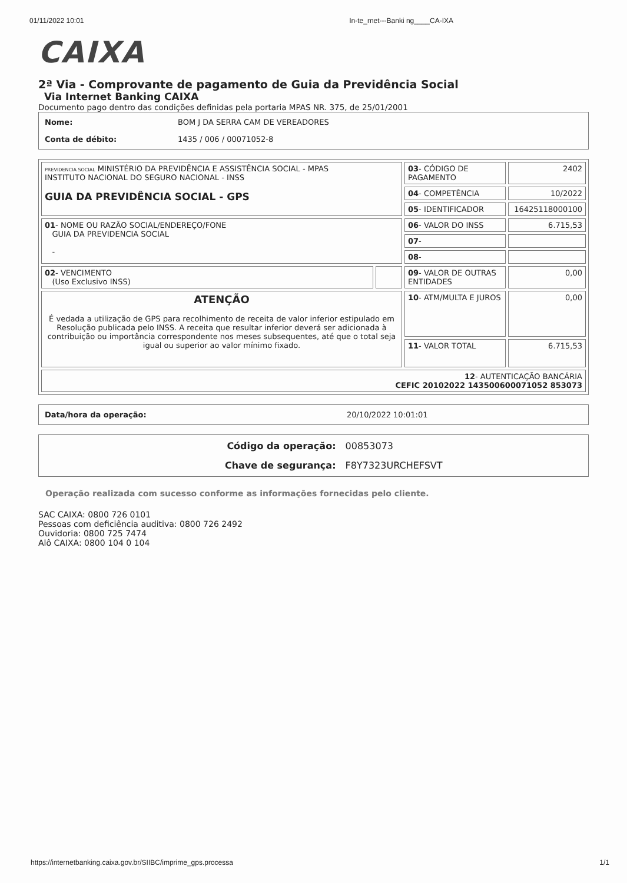01/11/2022 10:01 In-te_rnet---Banki ng____CA-IXA
CAIXA
2ª Via - Comprovante de pagamento de Guia da Previdência Social
Via Internet Banking CAIXA
Documento pago dentro das condições definidas pela portaria MPAS NR. 375, de 25/01/2001
| Nome: | BOM J DA SERRA CAM DE VEREADORES |
| Conta de débito: | 1435 / 006 / 00071052-8 |
| PREVIDENCIA SOCIAL MINISTÉRIO DA PREVIDÊNCIA E ASSISTÊNCIA SOCIAL - MPAS INSTITUTO NACIONAL DO SEGURO NACIONAL - INSS GUIA DA PREVIDÊNCIA SOCIAL - GPS | | 03 - CÓDIGO DE PAGAMENTO | 2402 |
| | | 04 - COMPETÊNCIA | 10/2022 |
| | | 05 - IDENTIFICADOR | 16425118000100 |
| 01 - NOME OU RAZÃO SOCIAL/ENDEREÇO/FONE GUIA DA PREVIDENCIA SOCIAL - | | 06 - VALOR DO INSS | 6.715,53 |
| | | 07 - | |
| | | 08 - | |
| 02 - VENCIMENTO (Uso Exclusivo INSS) | | 09 - VALOR DE OUTRAS ENTIDADES | 0,00 |
| ATENÇÃO É vedada a utilização de GPS para recolhimento de receita de valor inferior estipulado em Resolução publicada pelo INSS. A receita que resultar inferior deverá ser adicionada à contribuição ou importância correspondente nos meses subsequentes, até que o total seja igual ou superior ao valor mínimo fixado. | | 10 - ATM/MULTA E JUROS | 0,00 |
| | | 11 - VALOR TOTAL | 6.715,53 |
| 12 - AUTENTICAÇÃO BANCÁRIA CEFIC 20102022 143500600071052 853073 | | | |
| Data/hora da operação: | 20/10/2022 10:01:01 |
| Código da operação: | 00853073 |
| Chave de segurança: | F8Y7323URCHEFSVT |
Operação realizada com sucesso conforme as informações fornecidas pelo cliente.
SAC CAIXA: 0800 726 0101
Pessoas com deficiência auditiva: 0800 726 2492
Ouvidoria: 0800 725 7474
Alô CAIXA: 0800 104 0 104
https://internetbanking.caixa.gov.br/SIIBC/imprime_gps.processa 1/1